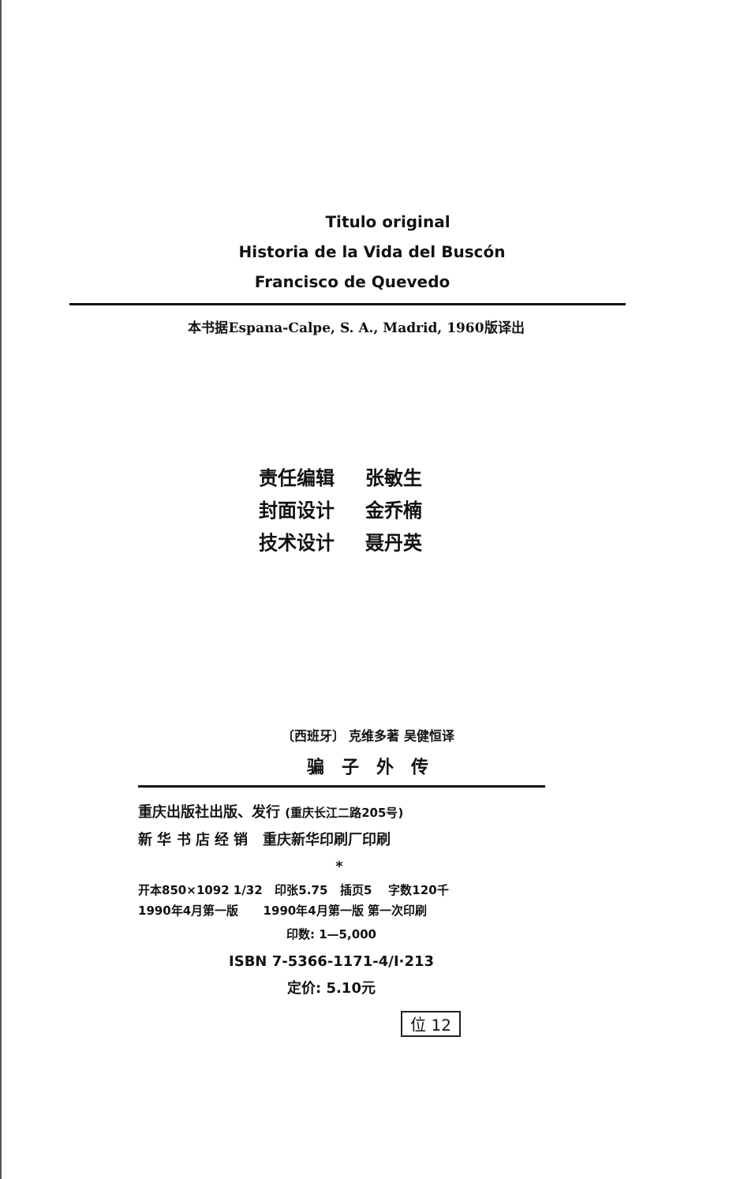Titulo original
Historia de la Vida del Buscón
Francisco de Quevedo
本书据Espana-Calpe, S. A., Madrid, 1960版译出
责任编辑 张敏生
封面设计 金乔楠
技术设计 聂丹英
〔西班牙〕 克维多著 吴健恒译
骗子外传
重庆出版社出版、发行 (重庆长江二路205号)
新 华 书 店 经 销 重庆新华印刷厂印刷
*
开本850×1092 1/32 印张5.75 插页5 字数120千
1990年4月第一版 1990年4月第一版 第一次印刷
印数: 1—5,000
ISBN 7-5366-1171-4/I·213
定价: 5.10元
位 12